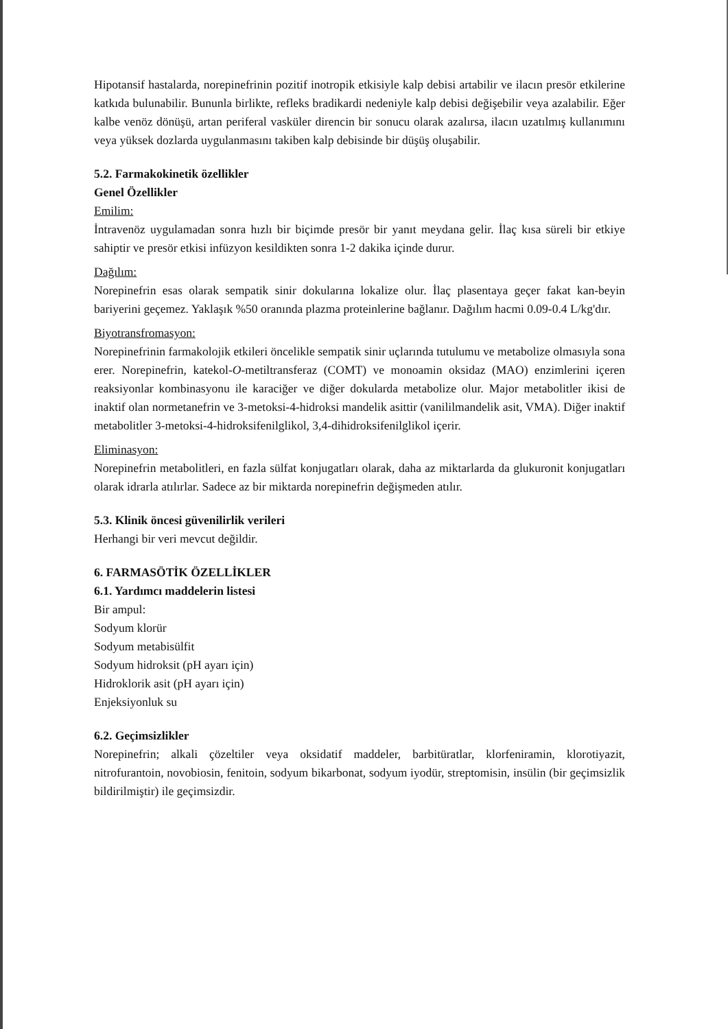Hipotansif hastalarda, norepinefrinin pozitif inotropik etkisiyle kalp debisi artabilir ve ilacın presör etkilerine katkıda bulunabilir. Bununla birlikte, refleks bradikardi nedeniyle kalp debisi değişebilir veya azalabilir. Eğer kalbe venöz dönüşü, artan periferal vasküler direncin bir sonucu olarak azalırsa, ilacın uzatılmış kullanımını veya yüksek dozlarda uygulanmasını takiben kalp debisinde bir düşüş oluşabilir.
5.2. Farmakokinetik özellikler
Genel Özellikler
Emilim:
İntravenöz uygulamadan sonra hızlı bir biçimde presör bir yanıt meydana gelir. İlaç kısa süreli bir etkiye sahiptir ve presör etkisi infüzyon kesildikten sonra 1-2 dakika içinde durur.
Dağılım:
Norepinefrin esas olarak sempatik sinir dokularına lokalize olur. İlaç plasentaya geçer fakat kan-beyin bariyerini geçemez. Yaklaşık %50 oranında plazma proteinlerine bağlanır. Dağılım hacmi 0.09-0.4 L/kg'dır.
Biyotransfromasyon:
Norepinefrinin farmakolojik etkileri öncelikle sempatik sinir uçlarında tutulumu ve metabolize olmasıyla sona erer. Norepinefrin, katekol-O-metiltransferaz (COMT) ve monoamin oksidaz (MAO) enzimlerini içeren reaksiyonlar kombinasyonu ile karaciğer ve diğer dokularda metabolize olur. Major metabolitler ikisi de inaktif olan normetanefrin ve 3-metoksi-4-hidroksi mandelik asittir (vanililmandelik asit, VMA). Diğer inaktif metabolitler 3-metoksi-4-hidroksifenilglikol, 3,4-dihidroksifenilglikol içerir.
Eliminasyon:
Norepinefrin metabolitleri, en fazla sülfat konjugatları olarak, daha az miktarlarda da glukuronit konjugatları olarak idrarla atılırlar. Sadece az bir miktarda norepinefrin değişmeden atılır.
5.3. Klinik öncesi güvenilirlik verileri
Herhangi bir veri mevcut değildir.
6. FARMASÖTİK ÖZELLİKLER
6.1. Yardımcı maddelerin listesi
Bir ampul:
Sodyum klorür
Sodyum metabisülfit
Sodyum hidroksit (pH ayarı için)
Hidroklorik asit (pH ayarı için)
Enjeksiyonluk su
6.2. Geçimsizlikler
Norepinefrin; alkali çözeltiler veya oksidatif maddeler, barbitüratlar, klorfeniramin, klorotiyazit, nitrofurantoin, novobiosin, fenitoin, sodyum bikarbonat, sodyum iyodür, streptomisin, insülin (bir geçimsizlik bildirilmiştir) ile geçimsizdir.